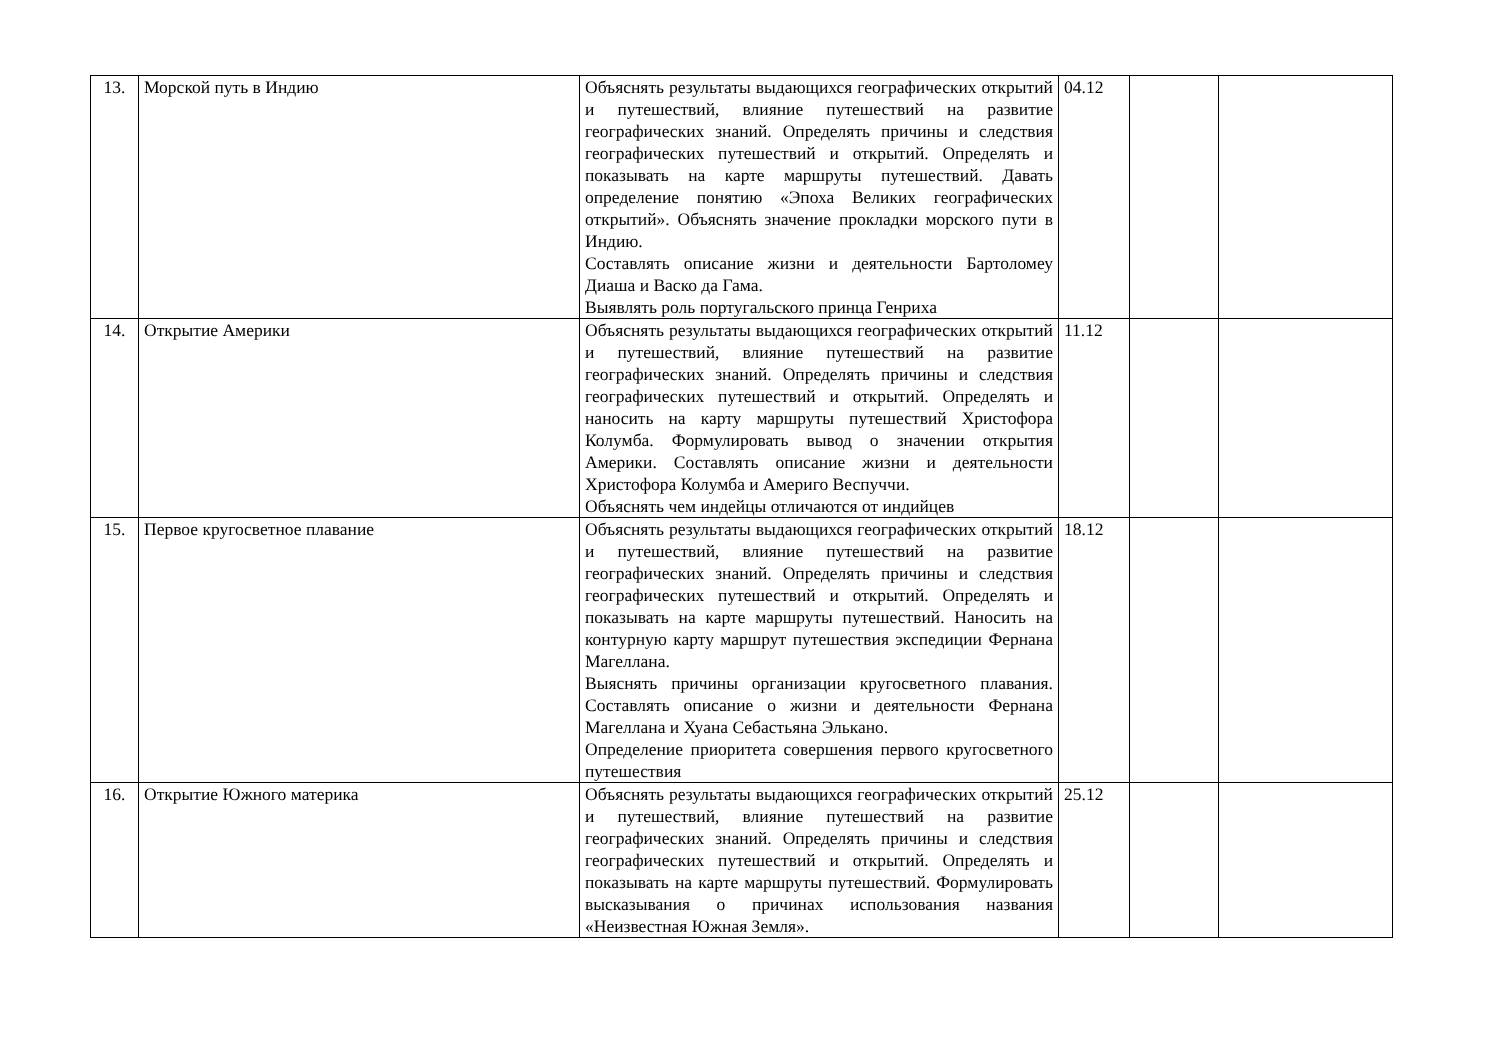| 13. | Морской путь в Индию | Объяснять результаты выдающихся географических открытий и путешествий, влияние путешествий на развитие географических знаний. Определять причины и следствия географических путешествий и открытий. Определять и показывать на карте маршруты путешествий. Давать определение понятию «Эпоха Великих географических открытий». Объяснять значение прокладки морского пути в Индию. Составлять описание жизни и деятельности Бартоломеу Диаша и Васко да Гама. Выявлять роль португальского принца Генриха | 04.12 | | |
| 14. | Открытие Америки | Объяснять результаты выдающихся географических открытий и путешествий, влияние путешествий на развитие географических знаний. Определять причины и следствия географических путешествий и открытий. Определять и наносить на карту маршруты путешествий Христофора Колумба. Формулировать вывод о значении открытия Америки. Составлять описание жизни и деятельности Христофора Колумба и Америго Веспуччи. Объяснять чем индейцы отличаются от индийцев | 11.12 | | |
| 15. | Первое кругосветное плавание | Объяснять результаты выдающихся географических открытий и путешествий, влияние путешествий на развитие географических знаний. Определять причины и следствия географических путешествий и открытий. Определять и показывать на карте маршруты путешествий. Наносить на контурную карту маршрут путешествия экспедиции Фернана Магеллана. Выяснять причины организации кругосветного плавания. Составлять описание о жизни и деятельности Фернана Магеллана и Хуана Себастьяна Элькано. Определение приоритета совершения первого кругосветного путешествия | 18.12 | | |
| 16. | Открытие Южного материка | Объяснять результаты выдающихся географических открытий и путешествий, влияние путешествий на развитие географических знаний. Определять причины и следствия географических путешествий и открытий. Определять и показывать на карте маршруты путешествий. Формулировать высказывания о причинах использования названия «Неизвестная Южная Земля». | 25.12 | | |